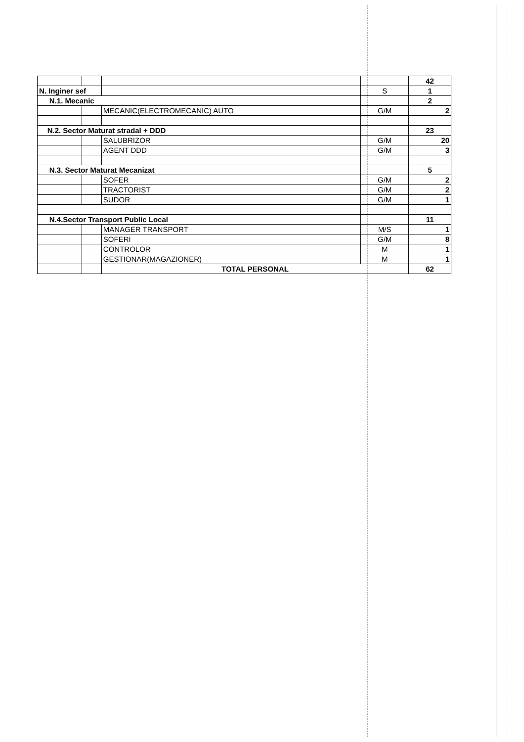| | | | | 42 |
| N. Inginer sef | | | S | 1 |
| N.1. Mecanic | | | | 2 |
| | | MECANIC(ELECTROMECANIC) AUTO | G/M | 2 |
| N.2. Sector Maturat stradal + DDD | | | | 23 |
| | | SALUBRIZOR | G/M | 20 |
| | | AGENT DDD | G/M | 3 |
| N.3. Sector Maturat Mecanizat | | | | 5 |
| | | SOFER | G/M | 2 |
| | | TRACTORIST | G/M | 2 |
| | | SUDOR | G/M | 1 |
| N.4.Sector Transport Public Local | | | | 11 |
| | | MANAGER TRANSPORT | M/S | 1 |
| | | SOFERI | G/M | 8 |
| | | CONTROLOR | M | 1 |
| | | GESTIONAR(MAGAZIONER) | M | 1 |
| | | TOTAL PERSONAL | | 62 |